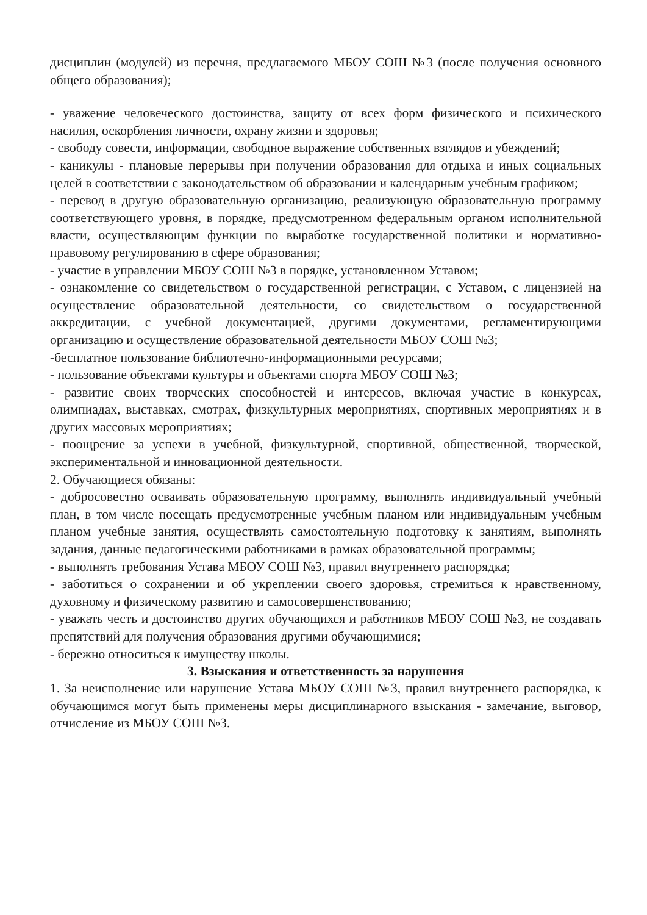дисциплин (модулей) из перечня, предлагаемого МБОУ СОШ №3 (после получения основного общего образования);
- уважение человеческого достоинства, защиту от всех форм физического и психического насилия, оскорбления личности, охрану жизни и здоровья;
- свободу совести, информации, свободное выражение собственных взглядов и убеждений;
- каникулы - плановые перерывы при получении образования для отдыха и иных социальных целей в соответствии с законодательством об образовании и календарным учебным графиком;
- перевод в другую образовательную организацию, реализующую образовательную программу соответствующего уровня, в порядке, предусмотренном федеральным органом исполнительной власти, осуществляющим функции по выработке государственной политики и нормативно-правовому регулированию в сфере образования;
- участие в управлении МБОУ СОШ №3 в порядке, установленном Уставом;
- ознакомление со свидетельством о государственной регистрации, с Уставом, с лицензией на осуществление образовательной деятельности, со свидетельством о государственной аккредитации, с учебной документацией, другими документами, регламентирующими организацию и осуществление образовательной деятельности МБОУ СОШ №3;
-бесплатное пользование библиотечно-информационными ресурсами;
- пользование объектами культуры и объектами спорта МБОУ СОШ №3;
- развитие своих творческих способностей и интересов, включая участие в конкурсах, олимпиадах, выставках, смотрах, физкультурных мероприятиях, спортивных мероприятиях и в других массовых мероприятиях;
- поощрение за успехи в учебной, физкультурной, спортивной, общественной, творческой, экспериментальной и инновационной деятельности.
2. Обучающиеся обязаны:
- добросовестно осваивать образовательную программу, выполнять индивидуальный учебный план, в том числе посещать предусмотренные учебным планом или индивидуальным учебным планом учебные занятия, осуществлять самостоятельную подготовку к занятиям, выполнять задания, данные педагогическими работниками в рамках образовательной программы;
- выполнять требования Устава МБОУ СОШ №3, правил внутреннего распорядка;
- заботиться о сохранении и об укреплении своего здоровья, стремиться к нравственному, духовному и физическому развитию и самосовершенствованию;
- уважать честь и достоинство других обучающихся и работников МБОУ СОШ №3, не создавать препятствий для получения образования другими обучающимися;
- бережно относиться к имуществу школы.
3. Взыскания и ответственность за нарушения
1. За неисполнение или нарушение Устава МБОУ СОШ №3, правил внутреннего распорядка, к обучающимся могут быть применены меры дисциплинарного взыскания - замечание, выговор, отчисление из МБОУ СОШ №3.